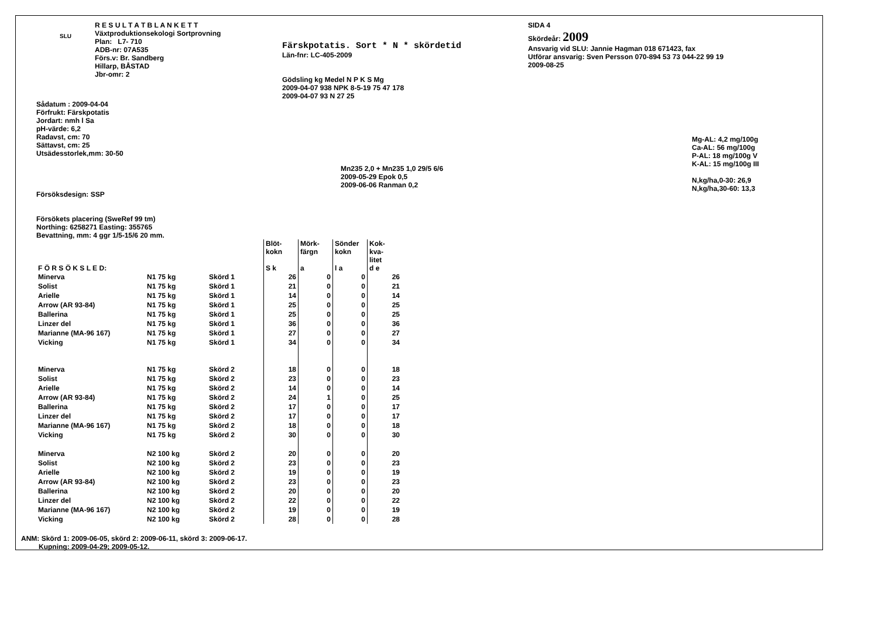SLU
R E S U L T A T B L A N K E T T
Växtproduktionsekologi Sortprovning
Plan: L7- 710
ADB-nr: 07A535
Förs.v: Br. Sandberg
Hillarp, BÅSTAD
Jbr-omr: 2
Färskpotatis. Sort * N * skördetid
Län-fnr: LC-405-2009
Gödsling kg Medel N P K S Mg
2009-04-07 938 NPK 8-5-19 75 47 178
2009-04-07 93 N 27 25
SIDA 4
Skördeår: 2009
Ansvarig vid SLU: Jannie Hagman 018 671423, fax
Utförar ansvarig: Sven Persson 070-894 53 73 044-22 99 19
2009-08-25
Sådatum : 2009-04-04
Förfrukt: Färskpotatis
Jordart: nmh l Sa
pH-värde: 6,2
Radavst, cm: 70
Sättavst, cm: 25
Utsädesstorlek,mm: 30-50
Försöksdesign: SSP
Försökets placering (SweRef 99 tm)
Northing: 6258271 Easting: 355765
Bevattning, mm: 4 ggr 1/5-15/6 20 mm.
Mn235 2,0 + Mn235 1,0 29/5 6/6
2009-05-29 Epok 0,5
2009-06-06 Ranman 0,2
Mg-AL: 4,2 mg/100g
Ca-AL: 56 mg/100g
P-AL: 18 mg/100g V
K-AL: 15 mg/100g III
N,kg/ha,0-30: 26,9
N,kg/ha,30-60: 13,3
| F Ö R S Ö K S L E D: | | | Blöt- kokn S k | Mörk- färgn a | Sönder kokn l a | Kok- kva- litet d e |
| --- | --- | --- | --- | --- | --- | --- |
| Minerva | N1 75 kg | Skörd 1 | 26 | 0 | 0 | 26 |
| Solist | N1 75 kg | Skörd 1 | 21 | 0 | 0 | 21 |
| Arielle | N1 75 kg | Skörd 1 | 14 | 0 | 0 | 14 |
| Arrow (AR 93-84) | N1 75 kg | Skörd 1 | 25 | 0 | 0 | 25 |
| Ballerina | N1 75 kg | Skörd 1 | 25 | 0 | 0 | 25 |
| Linzer del | N1 75 kg | Skörd 1 | 36 | 0 | 0 | 36 |
| Marianne (MA-96 167) | N1 75 kg | Skörd 1 | 27 | 0 | 0 | 27 |
| Vicking | N1 75 kg | Skörd 1 | 34 | 0 | 0 | 34 |
| Minerva | N1 75 kg | Skörd 2 | 18 | 0 | 0 | 18 |
| Solist | N1 75 kg | Skörd 2 | 23 | 0 | 0 | 23 |
| Arielle | N1 75 kg | Skörd 2 | 14 | 0 | 0 | 14 |
| Arrow (AR 93-84) | N1 75 kg | Skörd 2 | 24 | 1 | 0 | 25 |
| Ballerina | N1 75 kg | Skörd 2 | 17 | 0 | 0 | 17 |
| Linzer del | N1 75 kg | Skörd 2 | 17 | 0 | 0 | 17 |
| Marianne (MA-96 167) | N1 75 kg | Skörd 2 | 18 | 0 | 0 | 18 |
| Vicking | N1 75 kg | Skörd 2 | 30 | 0 | 0 | 30 |
| Minerva | N2 100 kg | Skörd 2 | 20 | 0 | 0 | 20 |
| Solist | N2 100 kg | Skörd 2 | 23 | 0 | 0 | 23 |
| Arielle | N2 100 kg | Skörd 2 | 19 | 0 | 0 | 19 |
| Arrow (AR 93-84) | N2 100 kg | Skörd 2 | 23 | 0 | 0 | 23 |
| Ballerina | N2 100 kg | Skörd 2 | 20 | 0 | 0 | 20 |
| Linzer del | N2 100 kg | Skörd 2 | 22 | 0 | 0 | 22 |
| Marianne (MA-96 167) | N2 100 kg | Skörd 2 | 19 | 0 | 0 | 19 |
| Vicking | N2 100 kg | Skörd 2 | 28 | 0 | 0 | 28 |
ANM: Skörd 1: 2009-06-05, skörd 2: 2009-06-11, skörd 3: 2009-06-17.
Kupning: 2009-04-29; 2009-05-12.